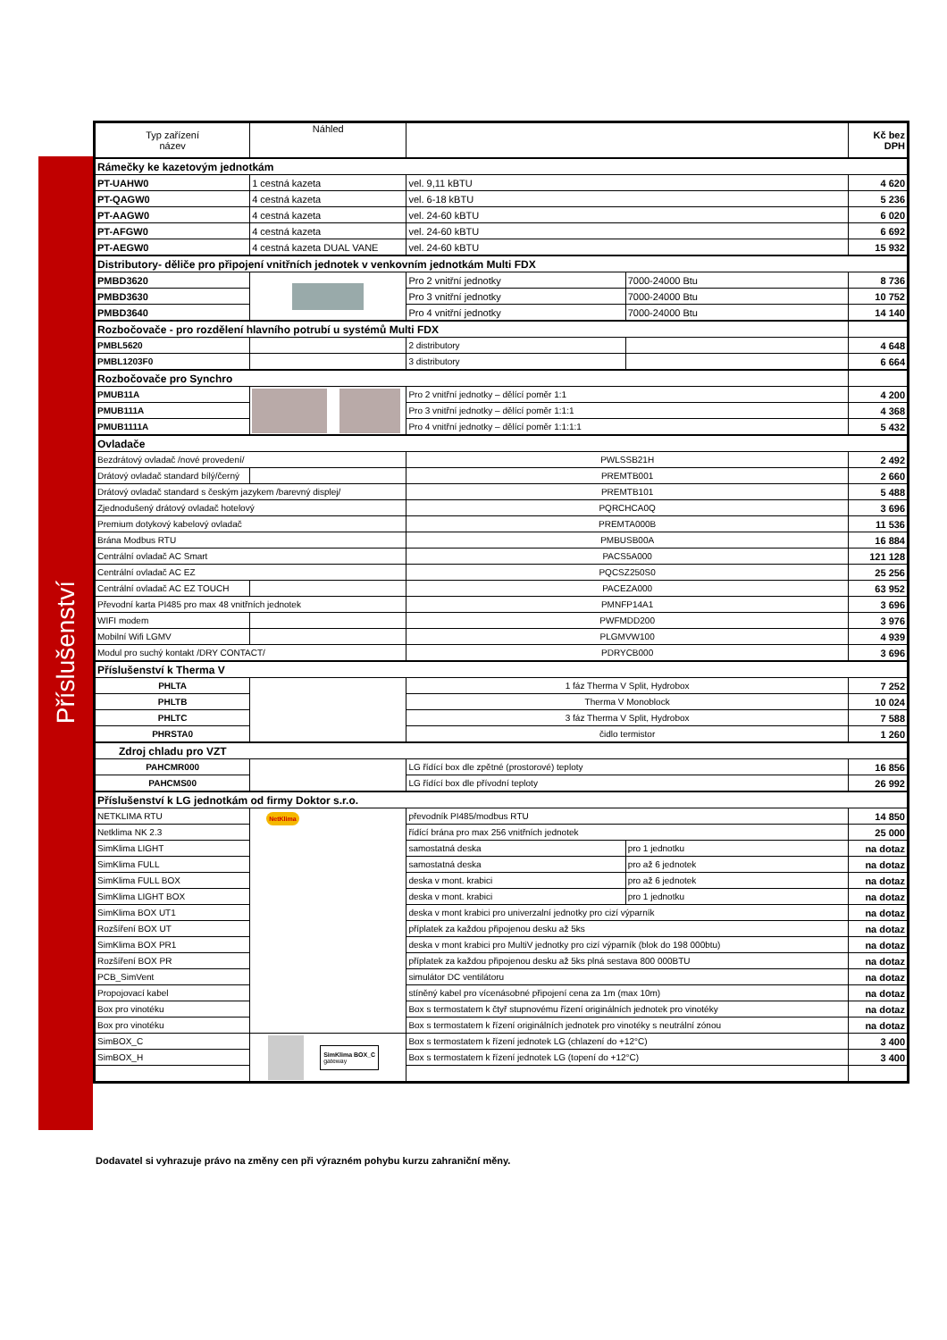Příslušenství
| Typ zařízení název | Náhled | | | Kč bez DPH |
| --- | --- | --- | --- | --- |
| Rámečky ke kazetovým jednotkám | | | | |
| PT-UAHW0 | 1 cestná kazeta | vel. 9,11 kBTU | | 4 620 |
| PT-QAGW0 | 4 cestná kazeta | vel. 6-18 kBTU | | 5 236 |
| PT-AAGW0 | 4 cestná kazeta | vel. 24-60 kBTU | | 6 020 |
| PT-AFGW0 | 4 cestná kazeta | vel. 24-60 kBTU | | 6 692 |
| PT-AEGW0 | 4 cestná kazeta DUAL VANE | vel. 24-60 kBTU | | 15 932 |
| Distributory- děliče pro připojení vnitřních jednotek v venkovním jednotkám Multi FDX | | | | |
| PMBD3620 | | Pro 2 vnitřní jednotky | 7000-24000 Btu | 8 736 |
| PMBD3630 | | Pro 3 vnitřní jednotky | 7000-24000 Btu | 10 752 |
| PMBD3640 | | Pro 4 vnitřní jednotky | 7000-24000 Btu | 14 140 |
| Rozbočovače - pro rozdělení hlavního potrubí u systémů Multi FDX | | | | |
| PMBL5620 | | 2 distributory | | 4 648 |
| PMBL1203F0 | | 3 distributory | | 6 664 |
| Rozbočovače pro Synchro | | | | |
| PMUB11A | | Pro 2 vnitřní jednotky – dělící poměr 1:1 | | 4 200 |
| PMUB111A | | Pro 3 vnitřní jednotky – dělící poměr 1:1:1 | | 4 368 |
| PMUB1111A | | Pro 4 vnitřní jednotky – dělící poměr 1:1:1:1 | | 5 432 |
| Ovladače | | | | |
| Bezdrátový ovladač /nové provedení/ | | PWLSSB21H | | 2 492 |
| Drátový ovladač standard bílý/černý | | PREMTB001 | | 2 660 |
| Drátový ovladač standard s českým jazykem /barevný displej/ | | PREMTB101 | | 5 488 |
| Zjednodušený drátový ovladač hotelový | | PQRCHCA0Q | | 3 696 |
| Premium dotykový kabelový ovladač | | PREMTA000B | | 11 536 |
| Brána Modbus RTU | | PMBUSB00A | | 16 884 |
| Centrální ovladač AC Smart | | PACS5A000 | | 121 128 |
| Centrální ovladač AC EZ | | PQCSZ250S0 | | 25 256 |
| Centrální ovladač AC EZ TOUCH | | PACEZA000 | | 63 952 |
| Převodní karta PI485 pro max 48 vnitřních jednotek | | PMNFP14A1 | | 3 696 |
| WIFI modem | | PWFMDD200 | | 3 976 |
| Mobilní Wifi LGMV | | PLGMVW100 | | 4 939 |
| Modul pro suchý kontakt /DRY CONTACT/ | | PDRYCB000 | | 3 696 |
| Příslušenství k Therma V | | | | |
| PHLTA | | 1 fáz Therma V Split, Hydrobox | | 7 252 |
| PHLTB | | Therma V Monoblock | | 10 024 |
| PHLTC | | 3 fáz Therma V Split, Hydrobox | | 7 588 |
| PHRSTA0 | | čidlo termistor | | 1 260 |
| Zdroj chladu pro VZT | | | | |
| PAHCMR000 | | LG řídící box dle zpětné (prostorové) teploty | | 16 856 |
| PAHCMS00 | | LG řídící box dle přívodní teploty | | 26 992 |
| Příslušenství k LG jednotkám od firmy Doktor s.r.o. | | | | |
| NETKLIMA RTU | NetKlima | převodník PI485/modbus RTU | | 14 850 |
| Netklima NK 2.3 | | řídící brána pro max 256 vnitřních jednotek | | 25 000 |
| SimKlima LIGHT | | samostatná deska | pro 1 jednotku | na dotaz |
| SimKlima FULL | | samostatná deska | pro až 6 jednotek | na dotaz |
| SimKlima FULL BOX | | deska v mont. krabici | pro až 6 jednotek | na dotaz |
| SimKlima LIGHT BOX | | deska v mont. krabici | pro 1 jednotku | na dotaz |
| SimKlima BOX UT1 | | deska v mont krabici pro univerzalní jednotky pro cizí výparník | | na dotaz |
| Rozšíření BOX UT | | příplatek za každou připojenou desku až 5ks | | na dotaz |
| SimKlima BOX PR1 | | deska v mont krabici pro MultiV jednotky pro cizí výparník (blok do 198 000btu) | | na dotaz |
| Rozšíření BOX PR | | příplatek za každou připojenou desku až 5ks plná sestava 800 000BTU | | na dotaz |
| PCB_SimVent | | simulátor DC ventilátoru | | na dotaz |
| Propojovací kabel | | stíněný kabel pro vícenásobné připojení cena za 1m (max 10m) | | na dotaz |
| Box pro vinotéku | | Box s termostatem k čtyř stupnovému řízení originálních jednotek pro vinotéky | | na dotaz |
| Box pro vinotéku | | Box s termostatem k řízení originálních jednotek pro vinotéky s neutrální zónou | | na dotaz |
| SimBOX_C | SimKlima BOX_C gateway | Box s termostatem k řízení jednotek LG (chlazení do +12°C) | | 3 400 |
| SimBOX_H | | Box s termostatem k řízení jednotek LG (topení do +12°C) | | 3 400 |
Dodavatel si vyhrazuje právo na změny cen při výrazném pohybu kurzu zahraniční měny.